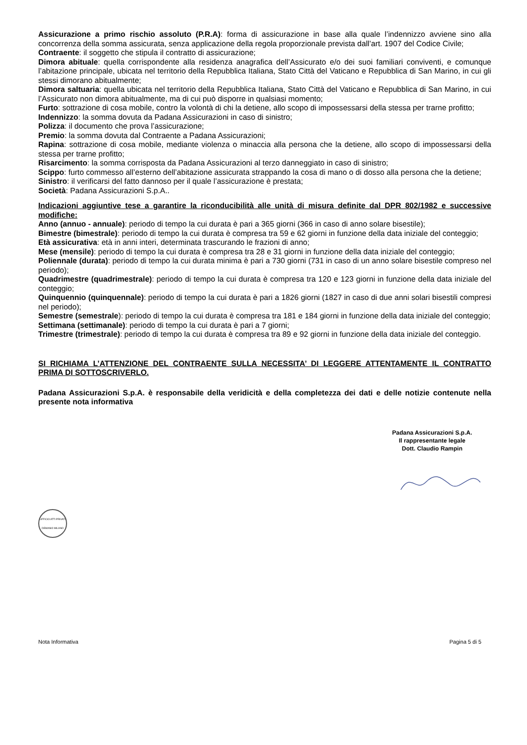Assicurazione a primo rischio assoluto (P.R.A): forma di assicurazione in base alla quale l’indennizzo avviene sino alla concorrenza della somma assicurata, senza applicazione della regola proporzionale prevista dall’art. 1907 del Codice Civile;
Contraente: il soggetto che stipula il contratto di assicurazione;
Dimora abituale: quella corrispondente alla residenza anagrafica dell’Assicurato e/o dei suoi familiari conviventi, e comunque l’abitazione principale, ubicata nel territorio della Repubblica Italiana, Stato Città del Vaticano e Repubblica di San Marino, in cui gli stessi dimorano abitualmente;
Dimora saltuaria: quella ubicata nel territorio della Repubblica Italiana, Stato Città del Vaticano e Repubblica di San Marino, in cui l’Assicurato non dimora abitualmente, ma di cui può disporre in qualsiasi momento;
Furto: sottrazione di cosa mobile, contro la volontà di chi la detiene, allo scopo di impossessarsi della stessa per trarne profitto;
Indennizzo: la somma dovuta da Padana Assicurazioni in caso di sinistro;
Polizza: il documento che prova l’assicurazione;
Premio: la somma dovuta dal Contraente a Padana Assicurazioni;
Rapina: sottrazione di cosa mobile, mediante violenza o minaccia alla persona che la detiene, allo scopo di impossessarsi della stessa per trarne profitto;
Risarcimento: la somma corrisposta da Padana Assicurazioni al terzo danneggiato in caso di sinistro;
Scippo: furto commesso all’esterno dell’abitazione assicurata strappando la cosa di mano o di dosso alla persona che la detiene;
Sinistro: il verificarsi del fatto dannoso per il quale l’assicurazione è prestata;
Società: Padana Assicurazioni S.p.A..
Indicazioni aggiuntive tese a garantire la riconducibilità alle unità di misura definite dal DPR 802/1982 e successive modifiche:
Anno (annuo - annuale): periodo di tempo la cui durata è pari a 365 giorni (366 in caso di anno solare bisestile);
Bimestre (bimestrale): periodo di tempo la cui durata è compresa tra 59 e 62 giorni in funzione della data iniziale del conteggio;
Età assicurativa: età in anni interi, determinata trascurando le frazioni di anno;
Mese (mensile): periodo di tempo la cui durata è compresa tra 28 e 31 giorni in funzione della data iniziale del conteggio;
Poliennale (durata): periodo di tempo la cui durata minima è pari a 730 giorni (731 in caso di un anno solare bisestile compreso nel periodo);
Quadrimestre (quadrimestrale): periodo di tempo la cui durata è compresa tra 120 e 123 giorni in funzione della data iniziale del conteggio;
Quinquennio (quinquennale): periodo di tempo la cui durata è pari a 1826 giorni (1827 in caso di due anni solari bisestili compresi nel periodo);
Semestre (semestrale): periodo di tempo la cui durata è compresa tra 181 e 184 giorni in funzione della data iniziale del conteggio;
Settimana (settimanale): periodo di tempo la cui durata è pari a 7 giorni;
Trimestre (trimestrale): periodo di tempo la cui durata è compresa tra 89 e 92 giorni in funzione della data iniziale del conteggio.
SI RICHIAMA L’ATTENZIONE DEL CONTRAENTE SULLA NECESSITA’ DI LEGGERE ATTENTAMENTE IL CONTRATTO PRIMA DI SOTTOSCRIVERLO.
Padana Assicurazioni S.p.A. è responsabile della veridicità e della completezza dei dati e delle notizie contenute nella presente nota informativa
Padana Assicurazioni S.p.A.
Il rappresentante legale
Dott. Claudio Rampin
UFFICIO ATTI PRIVATI DEMANIO MILANO
Nota Informativa Pagina 5 di 5